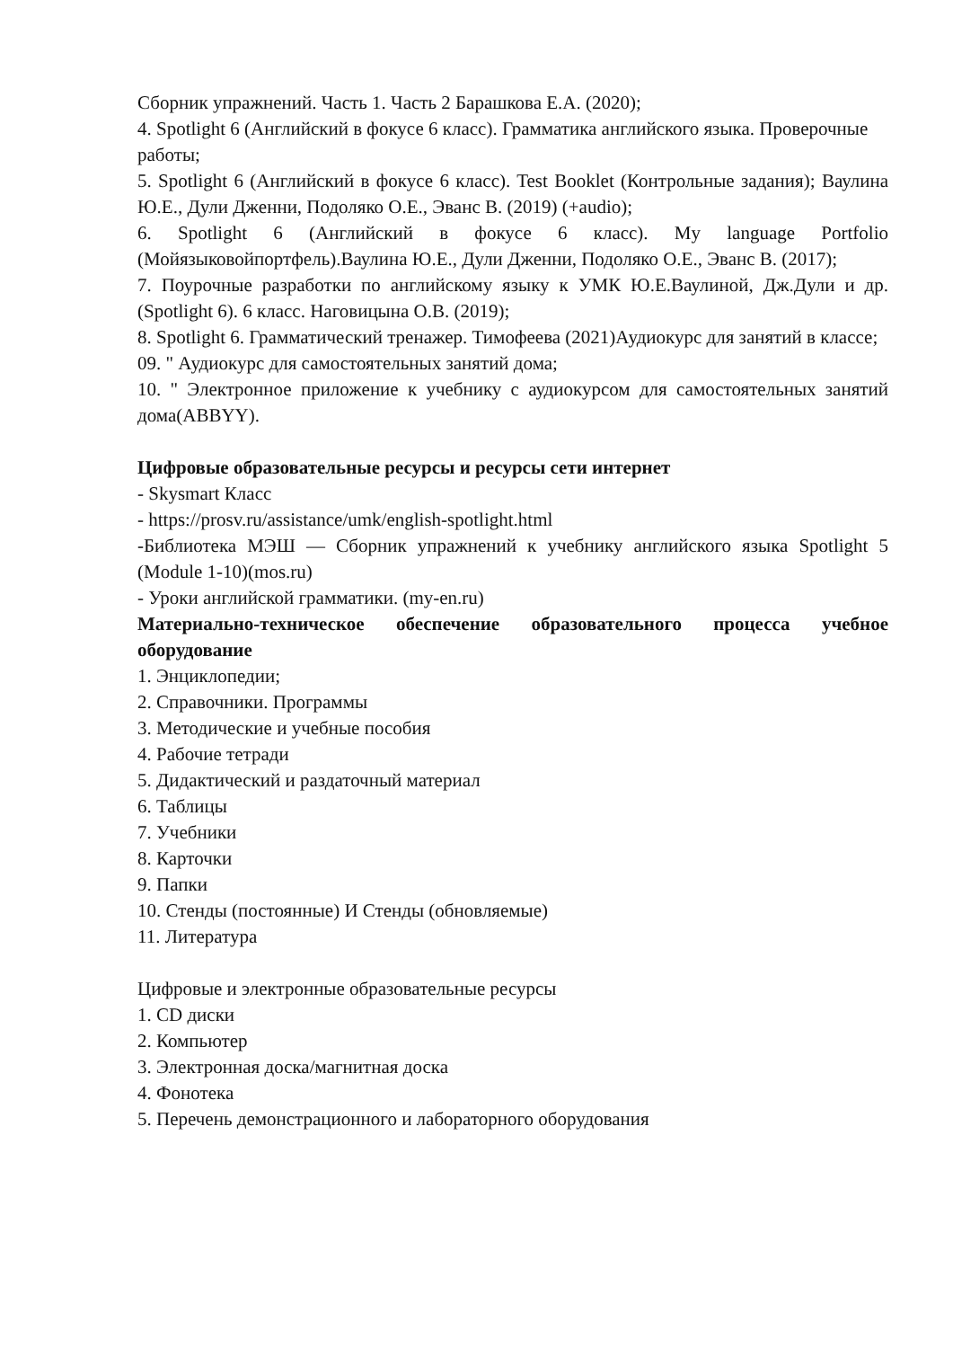Сборник упражнений. Часть 1. Часть 2 Барашкова Е.А. (2020);
4. Spotlight 6 (Английский в фокусе 6 класс). Грамматика английского языка. Проверочные работы;
5. Spotlight 6 (Английский в фокусе 6 класс). Test Booklet (Контрольные задания); Ваулина Ю.Е., Дули Дженни, Подоляко О.Е., Эванс В. (2019) (+audio);
6. Spotlight 6 (Английский в фокусе 6 класс). My language Portfolio (Мойязыковойпортфель).Ваулина Ю.Е., Дули Дженни, Подоляко О.Е., Эванс В. (2017);
7. Поурочные разработки по английскому языку к УМК Ю.Е.Ваулиной, Дж.Дули и др.(Spotlight 6). 6 класс. Наговицына О.В. (2019);
8. Spotlight 6. Грамматический тренажер. Тимофеева (2021)Аудиокурс для занятий в классе;
09. " Аудиокурс для самостоятельных занятий дома;
10. " Электронное приложение к учебнику с аудиокурсом для самостоятельных занятий дома(ABBYY).
Цифровые образовательные ресурсы и ресурсы сети интернет
- Skysmart Класс
- https://prosv.ru/assistance/umk/english-spotlight.html
-Библиотека МЭШ — Сборник упражнений к учебнику английского языка Spotlight 5 (Module 1-10)(mos.ru)
- Уроки английской грамматики. (my-en.ru)
Материально-техническое обеспечение образовательного процесса учебное оборудование
1. Энциклопедии;
2. Справочники. Программы
3. Методические и учебные пособия
4. Рабочие тетради
5. Дидактический и раздаточный материал
6. Таблицы
7. Учебники
8. Карточки
9. Папки
10. Стенды (постоянные) И Стенды (обновляемые)
11. Литература
Цифровые и электронные образовательные ресурсы
1. CD диски
2. Компьютер
3. Электронная доска/магнитная доска
4. Фонотека
5. Перечень демонстрационного и лабораторного оборудования